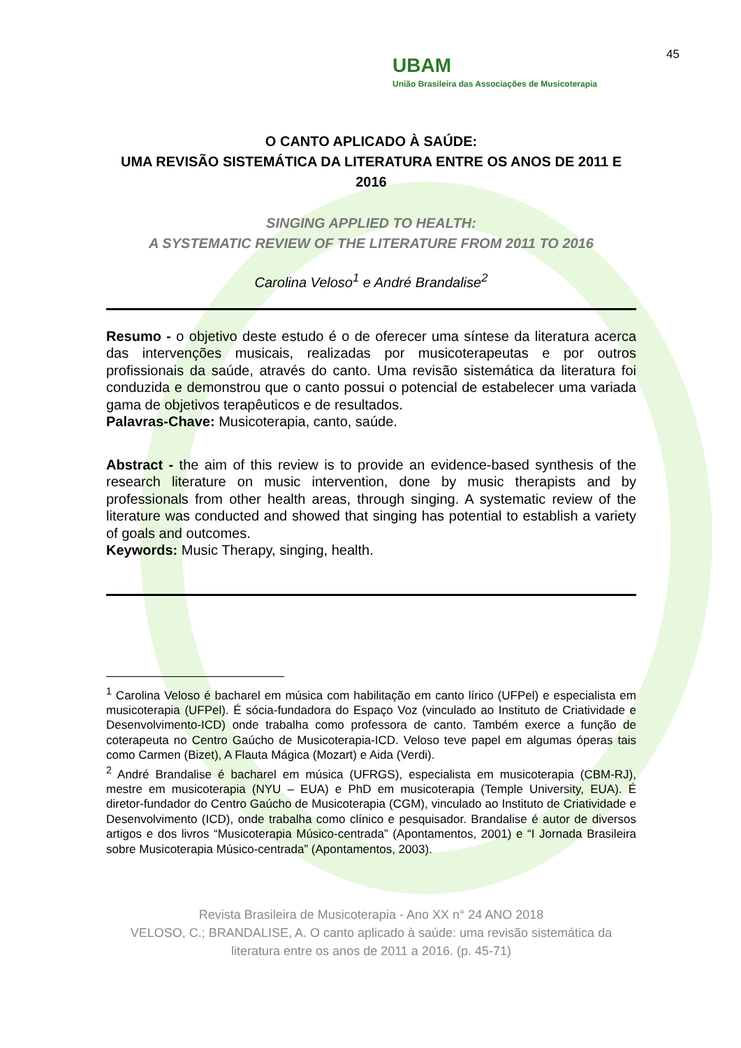45
UBAM
União Brasileira das Associações de Musicoterapia
O CANTO APLICADO À SAÚDE:
UMA REVISÃO SISTEMÁTICA DA LITERATURA ENTRE OS ANOS DE 2011 E 2016
SINGING APPLIED TO HEALTH:
A SYSTEMATIC REVIEW OF THE LITERATURE FROM 2011 TO 2016
Carolina Veloso<sup>1</sup> e André Brandalise<sup>2</sup>
Resumo - o objetivo deste estudo é o de oferecer uma síntese da literatura acerca das intervenções musicais, realizadas por musicoterapeutas e por outros profissionais da saúde, através do canto. Uma revisão sistemática da literatura foi conduzida e demonstrou que o canto possui o potencial de estabelecer uma variada gama de objetivos terapêuticos e de resultados.
Palavras-Chave: Musicoterapia, canto, saúde.
Abstract - the aim of this review is to provide an evidence-based synthesis of the research literature on music intervention, done by music therapists and by professionals from other health areas, through singing. A systematic review of the literature was conducted and showed that singing has potential to establish a variety of goals and outcomes.
Keywords: Music Therapy, singing, health.
<sup>1</sup> Carolina Veloso é bacharel em música com habilitação em canto lírico (UFPel) e especialista em musicoterapia (UFPel). É sócia-fundadora do Espaço Voz (vinculado ao Instituto de Criatividade e Desenvolvimento-ICD) onde trabalha como professora de canto. Também exerce a função de coterapeuta no Centro Gaúcho de Musicoterapia-ICD. Veloso teve papel em algumas óperas tais como Carmen (Bizet), A Flauta Mágica (Mozart) e Aida (Verdi).
<sup>2</sup> André Brandalise é bacharel em música (UFRGS), especialista em musicoterapia (CBM-RJ), mestre em musicoterapia (NYU – EUA) e PhD em musicoterapia (Temple University, EUA). É diretor-fundador do Centro Gaúcho de Musicoterapia (CGM), vinculado ao Instituto de Criatividade e Desenvolvimento (ICD), onde trabalha como clínico e pesquisador. Brandalise é autor de diversos artigos e dos livros “Musicoterapia Músico-centrada” (Apontamentos, 2001) e “I Jornada Brasileira sobre Musicoterapia Músico-centrada” (Apontamentos, 2003).
Revista Brasileira de Musicoterapia - Ano XX n° 24 ANO 2018
VELOSO, C.; BRANDALISE, A. O canto aplicado à saúde: uma revisão sistemática da literatura entre os anos de 2011 a 2016. (p. 45-71)